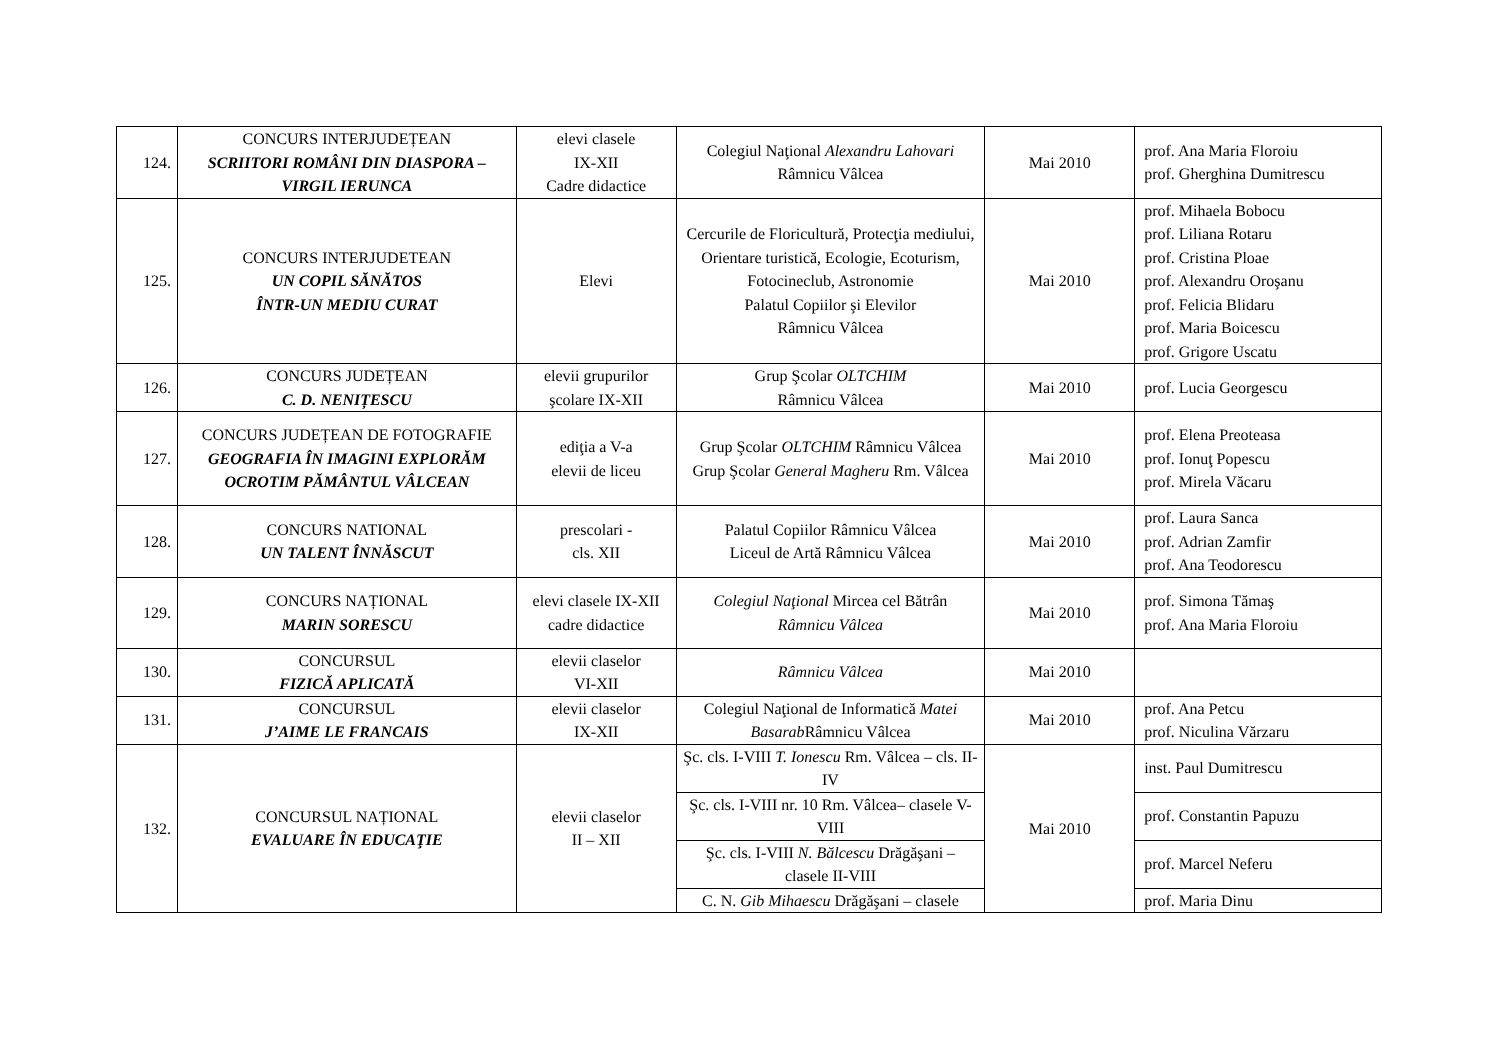| 124. | CONCURS INTERJUDEȚEAN SCRIITORI ROMÂNI DIN DIASPORA – VIRGIL IERUNCA | elevi clasele IX-XII Cadre didactice | Colegiul Naţional Alexandru Lahovari Râmnicu Vâlcea | Mai 2010 | prof. Ana Maria Floroiu prof. Gherghina Dumitrescu |
| 125. | CONCURS INTERJUDETEAN UN COPIL SĂNĂTOS ÎNTR-UN MEDIU CURAT | Elevi | Cercurile de Floricultură, Protecţia mediului, Orientare turistică, Ecologie, Ecoturism, Fotocineclub, Astronomie Palatul Copiilor şi Elevilor Râmnicu Vâlcea | Mai 2010 | prof. Mihaela Bobocu prof. Liliana Rotaru prof. Cristina Ploae prof. Alexandru Oroşanu prof. Felicia Blidaru prof. Maria Boicescu prof. Grigore Uscatu |
| 126. | CONCURS JUDEȚEAN C. D. NENIȚESCU | elevii grupurilor şcolare IX-XII | Grup Şcolar OLTCHIM Râmnicu Vâlcea | Mai 2010 | prof. Lucia Georgescu |
| 127. | CONCURS JUDEȚEAN DE FOTOGRAFIE GEOGRAFIA ÎN IMAGINI EXPLORĂM OCROTIM PĂMÂNTUL VÂLCEAN | ediţia a V-a elevii de liceu | Grup Şcolar OLTCHIM Râmnicu Vâlcea Grup Şcolar General Magheru Rm. Vâlcea | Mai 2010 | prof. Elena Preoteasa prof. Ionuţ Popescu prof. Mirela Văcaru |
| 128. | CONCURS NATIONAL UN TALENT ÎNNĂSCUT | prescolari - cls. XII | Palatul Copiilor Râmnicu Vâlcea Liceul de Artă Râmnicu Vâlcea | Mai 2010 | prof. Laura Sanca prof. Adrian Zamfir prof. Ana Teodorescu |
| 129. | CONCURS NAȚIONAL MARIN SORESCU | elevi clasele IX-XII cadre didactice | Colegiul Naţional Mircea cel Bătrân Râmnicu Vâlcea | Mai 2010 | prof. Simona Tămaş prof. Ana Maria Floroiu |
| 130. | CONCURSUL FIZICĂ APLICATĂ | elevii claselor VI-XII | Râmnicu Vâlcea | Mai 2010 | |
| 131. | CONCURSUL J’AIME LE FRANCAIS | elevii claselor IX-XII | Colegiul Naţional de Informatică Matei Basarab Râmnicu Vâlcea | Mai 2010 | prof. Ana Petcu prof. Niculina Vărzaru |
| 132. | CONCURSUL NAȚIONAL EVALUARE ÎN EDUCAŢIE | elevii claselor II – XII | Şc. cls. I-VIII T. Ionescu Rm. Vâlcea – cls. II-IV | Mai 2010 | inst. Paul Dumitrescu |
| | | | Şc. cls. I-VIII nr. 10 Rm. Vâlcea– clasele V-VIII | | prof. Constantin Papuzu |
| | | | Şc. cls. I-VIII N. Bălcescu Drăgăşani – clasele II-VIII | | prof. Marcel Neferu |
| | | | C. N. Gib Mihaescu Drăgăşani – clasele | | prof. Maria Dinu |